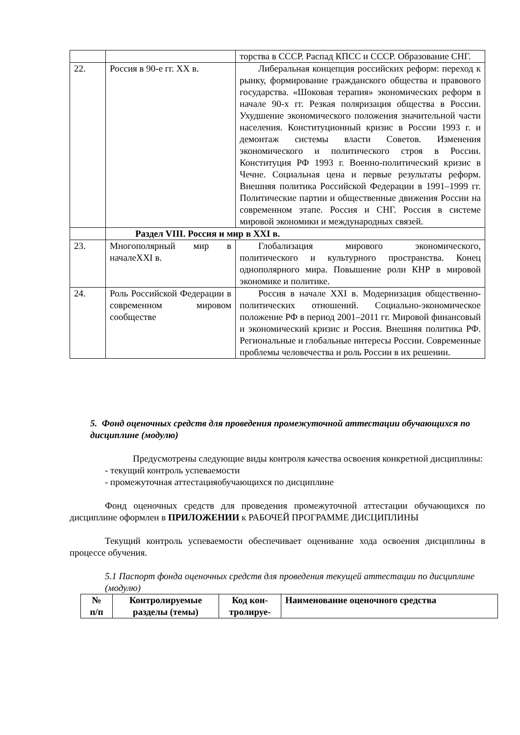| | | торства в СССР. Распад КПСС и СССР. Образование СНГ. |
| 22. | Россия в 90-е гг. XX в. | Либеральная концепция российских реформ: переход к рынку, формирование гражданского общества и правового государства. «Шоковая терапия» экономических реформ в начале 90-х гг. Резкая поляризация общества в России. Ухудшение экономического положения значительной части населения. Конституционный кризис в России 1993 г. и демонтаж системы власти Советов. Изменения экономического и политического строя в России. Конституция РФ 1993 г. Военно-политический кризис в Чечне. Социальная цена и первые результаты реформ. Внешняя политика Российской Федерации в 1991–1999 гг. Политические партии и общественные движения России на современном этапе. Россия и СНГ. Россия в системе мировой экономики и международных связей. |
| | Раздел VIII. Россия и мир в XXI в. | |
| 23. | Многополярный мир в началеXXI в. | Глобализация мирового экономического, политического и культурного пространства. Конец однополярного мира. Повышение роли КНР в мировой экономике и политике. |
| 24. | Роль Российской Федерации в современном мировом сообществе | Россия в начале XXI в. Модернизация общественно-политических отношений. Социально-экономическое положение РФ в период 2001–2011 гг. Мировой финансовый и экономический кризис и Россия. Внешняя политика РФ. Региональные и глобальные интересы России. Современные проблемы человечества и роль России в их решении. |
5. Фонд оценочных средств для проведения промежуточной аттестации обучающихся по дисциплине (модулю)
   Предусмотрены следующие виды контроля качества освоения конкретной дисциплины:
- текущий контроль успеваемости
- промежуточная аттестацияобучающихся по дисциплине
Фонд оценочных средств для проведения промежуточной аттестации обучающихся по дисциплине оформлен в ПРИЛОЖЕНИИ к РАБОЧЕЙ ПРОГРАММЕ ДИСЦИПЛИНЫ
Текущий контроль успеваемости обеспечивает оценивание хода освоения дисциплины в процессе обучения.
5.1 Паспорт фонда оценочных средств для проведения текущей аттестации по дисциплине (модулю)
| № п/п | Контролируемые разделы (темы) | Код кон- тролируе- | Наименование оценочного средства |
| --- | --- | --- | --- |